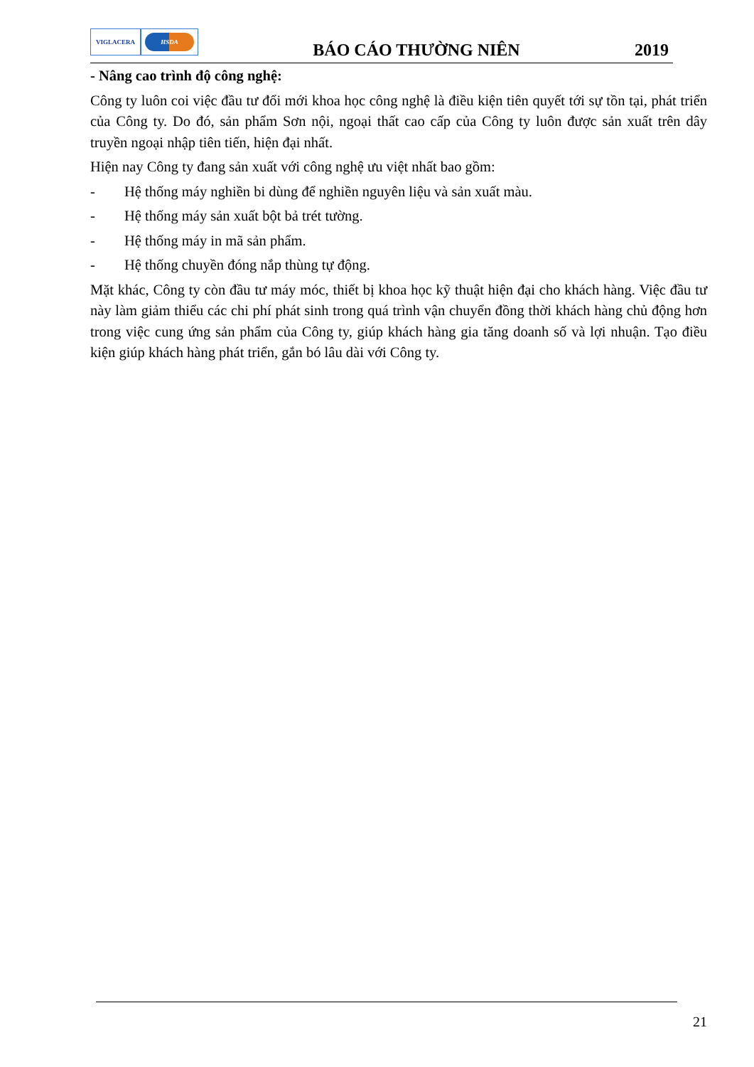VIGLACERA
HSDA
BÁO CÁO THƯỜNG NIÊN
2019
- Nâng cao trình độ công nghệ:
Công ty luôn coi việc đầu tư đổi mới khoa học công nghệ là điều kiện tiên quyết tới sự tồn tại, phát triển của Công ty. Do đó, sản phẩm Sơn nội, ngoại thất cao cấp của Công ty luôn được sản xuất trên dây truyền ngoại nhập tiên tiến, hiện đại nhất.
Hiện nay Công ty đang sản xuất với công nghệ ưu việt nhất bao gồm:
- Hệ thống máy nghiền bi dùng để nghiền nguyên liệu và sản xuất màu.
- Hệ thống máy sản xuất bột bả trét tường.
- Hệ thống máy in mã sản phẩm.
- Hệ thống chuyền đóng nắp thùng tự động.
Mặt khác, Công ty còn đầu tư máy móc, thiết bị khoa học kỹ thuật hiện đại cho khách hàng. Việc đầu tư này làm giảm thiểu các chi phí phát sinh trong quá trình vận chuyển đồng thời khách hàng chủ động hơn trong việc cung ứng sản phẩm của Công ty, giúp khách hàng gia tăng doanh số và lợi nhuận. Tạo điều kiện giúp khách hàng phát triển, gắn bó lâu dài với Công ty.
21